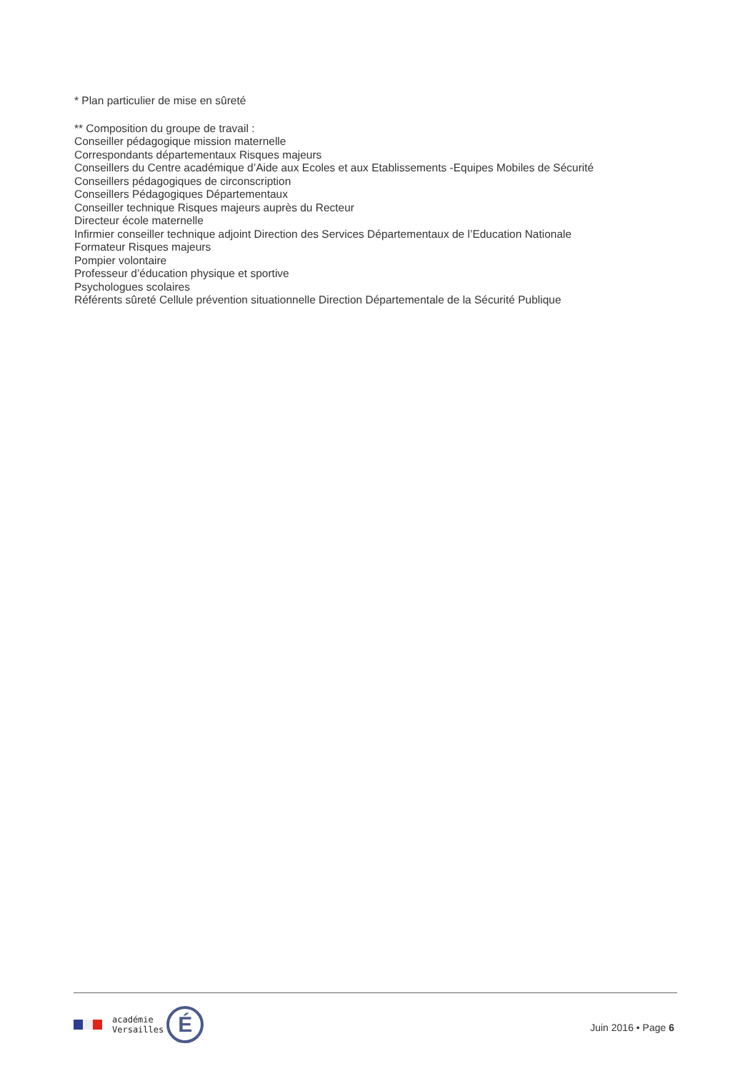* Plan particulier de mise en sûreté
** Composition du groupe de travail :
Conseiller pédagogique mission maternelle
Correspondants départementaux Risques majeurs
Conseillers du Centre académique d’Aide aux Ecoles et aux Etablissements -Equipes Mobiles de Sécurité
Conseillers pédagogiques de circonscription
Conseillers Pédagogiques Départementaux
Conseiller technique Risques majeurs auprès du Recteur
Directeur école maternelle
Infirmier conseiller technique adjoint Direction des Services Départementaux de l’Education Nationale
Formateur Risques majeurs
Pompier volontaire
Professeur d’éducation physique et sportive
Psychologues scolaires
Référents sûreté Cellule prévention situationnelle Direction Départementale de la Sécurité Publique
académie
Versailles
É
Juin 2016 • Page 6